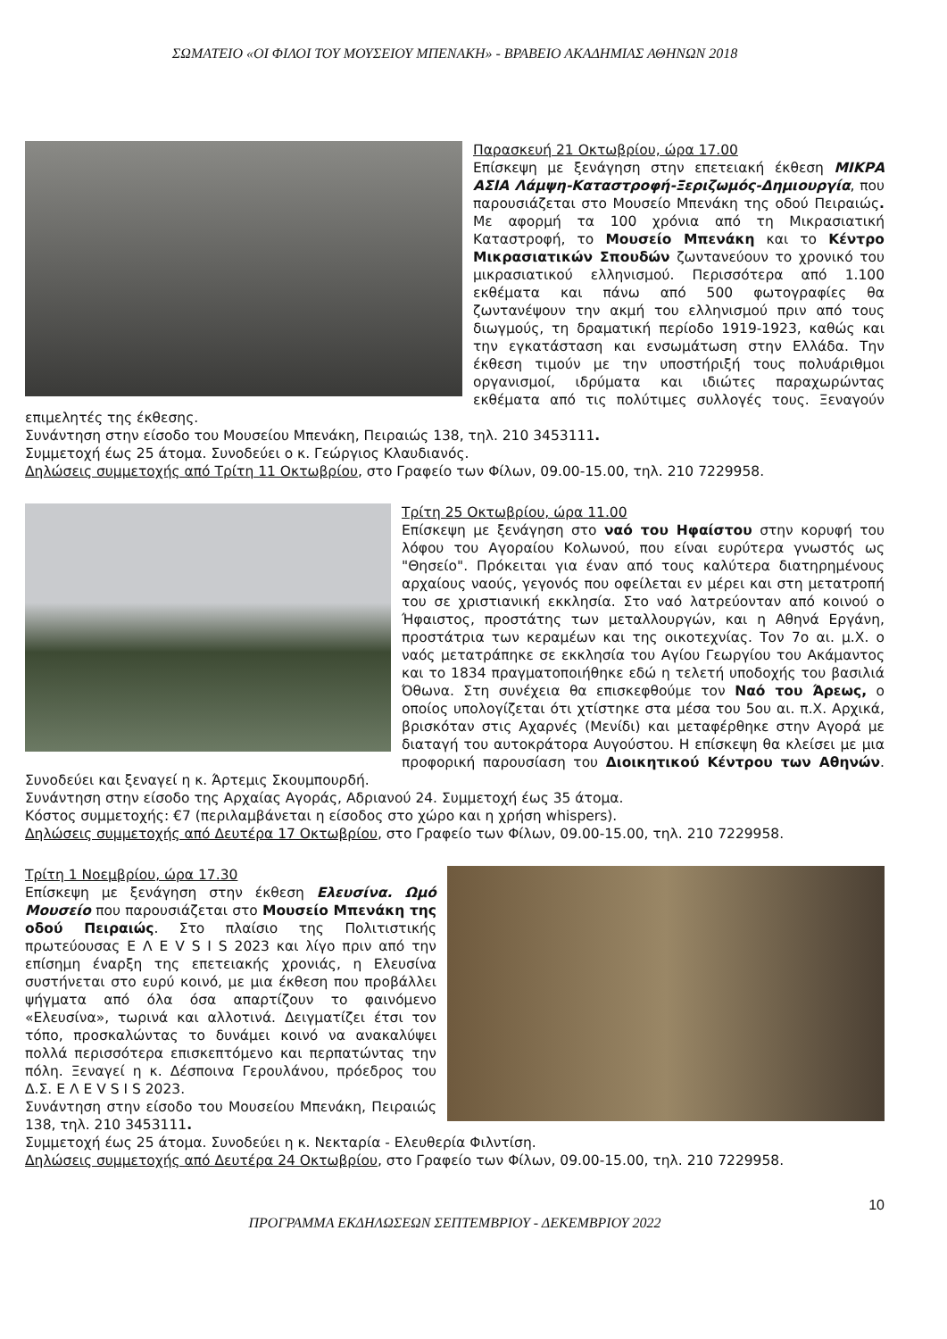ΣΩΜΑΤΕΙΟ «ΟΙ ΦΙΛΟΙ ΤΟΥ ΜΟΥΣΕΙΟΥ ΜΠΕΝΑΚΗ» - ΒΡΑΒΕΙΟ ΑΚΑΔΗΜΙΑΣ ΑΘΗΝΩΝ 2018
Παρασκευή 21 Οκτωβρίου, ώρα 17.00
Επίσκεψη με ξενάγηση στην επετειακή έκθεση ΜΙΚΡΑ ΑΣΙΑ Λάμψη-Καταστροφή-Ξεριζωμός-Δημιουργία, που παρουσιάζεται στο Μουσείο Μπενάκη της οδού Πειραιώς. Με αφορμή τα 100 χρόνια από τη Μικρασιατική Καταστροφή, το Μουσείο Μπενάκη και το Κέντρο Μικρασιατικών Σπουδών ζωντανεύουν το χρονικό του μικρασιατικού ελληνισμού. Περισσότερα από 1.100 εκθέματα και πάνω από 500 φωτογραφίες θα ζωντανέψουν την ακμή του ελληνισμού πριν από τους διωγμούς, τη δραματική περίοδο 1919-1923, καθώς και την εγκατάσταση και ενσωμάτωση στην Ελλάδα. Την έκθεση τιμούν με την υποστήριξή τους πολυάριθμοι οργανισμοί, ιδρύματα και ιδιώτες παραχωρώντας εκθέματα από τις πολύτιμες συλλογές τους. Ξεναγούν επιμελητές της έκθεσης.
Συνάντηση στην είσοδο του Μουσείου Μπενάκη, Πειραιώς 138, τηλ. 210 3453111.
Συμμετοχή έως 25 άτομα. Συνοδεύει ο κ. Γεώργιος Κλαυδιανός.
Δηλώσεις συμμετοχής από Τρίτη 11 Οκτωβρίου, στο Γραφείο των Φίλων, 09.00-15.00, τηλ. 210 7229958.
Τρίτη 25 Οκτωβρίου, ώρα 11.00
Επίσκεψη με ξενάγηση στο ναό του Ηφαίστου στην κορυφή του λόφου του Αγοραίου Κολωνού, που είναι ευρύτερα γνωστός ως "Θησείο". Πρόκειται για έναν από τους καλύτερα διατηρημένους αρχαίους ναούς, γεγονός που οφείλεται εν μέρει και στη μετατροπή του σε χριστιανική εκκλησία. Στο ναό λατρεύονταν από κοινού ο Ήφαιστος, προστάτης των μεταλλουργών, και η Αθηνά Εργάνη, προστάτρια των κεραμέων και της οικοτεχνίας. Τον 7ο αι. μ.Χ. ο ναός μετατράπηκε σε εκκλησία του Αγίου Γεωργίου του Ακάμαντος και το 1834 πραγματοποιήθηκε εδώ η τελετή υποδοχής του βασιλιά Όθωνα. Στη συνέχεια θα επισκεφθούμε τον Ναό του Άρεως, ο οποίος υπολογίζεται ότι χτίστηκε στα μέσα του 5ου αι. π.Χ. Αρχικά, βρισκόταν στις Αχαρνές (Μενίδι) και μεταφέρθηκε στην Αγορά με διαταγή του αυτοκράτορα Αυγούστου. Η επίσκεψη θα κλείσει με μια προφορική παρουσίαση του Διοικητικού Κέντρου των Αθηνών. Συνοδεύει και ξεναγεί η κ. Άρτεμις Σκουμπουρδή.
Συνάντηση στην είσοδο της Αρχαίας Αγοράς, Αδριανού 24. Συμμετοχή έως 35 άτομα.
Κόστος συμμετοχής: €7 (περιλαμβάνεται η είσοδος στο χώρο και η χρήση whispers).
Δηλώσεις συμμετοχής από Δευτέρα 17 Οκτωβρίου, στο Γραφείο των Φίλων, 09.00-15.00, τηλ. 210 7229958.
Τρίτη 1 Νοεμβρίου, ώρα 17.30
Επίσκεψη με ξενάγηση στην έκθεση Ελευσίνα. Ωμό Μουσείο που παρουσιάζεται στο Μουσείο Μπενάκη της οδού Πειραιώς. Στο πλαίσιο της Πολιτιστικής πρωτεύουσας Ε Λ Ε V S I S 2023 και λίγο πριν από την επίσημη έναρξη της επετειακής χρονιάς, η Ελευσίνα συστήνεται στο ευρύ κοινό, με μια έκθεση που προβάλλει ψήγματα από όλα όσα απαρτίζουν το φαινόμενο «Ελευσίνα», τωρινά και αλλοτινά. Δειγματίζει έτσι τον τόπο, προσκαλώντας το δυνάμει κοινό να ανακαλύψει πολλά περισσότερα επισκεπτόμενο και περπατώντας την πόλη. Ξεναγεί η κ. Δέσποινα Γερουλάνου, πρόεδρος του Δ.Σ. Ε Λ Ε V S I S 2023.
Συνάντηση στην είσοδο του Μουσείου Μπενάκη, Πειραιώς 138, τηλ. 210 3453111.
Συμμετοχή έως 25 άτομα. Συνοδεύει η κ. Νεκταρία - Ελευθερία Φιλντίση.
Δηλώσεις συμμετοχής από Δευτέρα 24 Οκτωβρίου, στο Γραφείο των Φίλων, 09.00-15.00, τηλ. 210 7229958.
10
ΠΡΟΓΡΑΜΜΑ ΕΚΔΗΛΩΣΕΩΝ ΣΕΠΤΕΜΒΡΙΟΥ - ΔΕΚΕΜΒΡΙΟΥ 2022